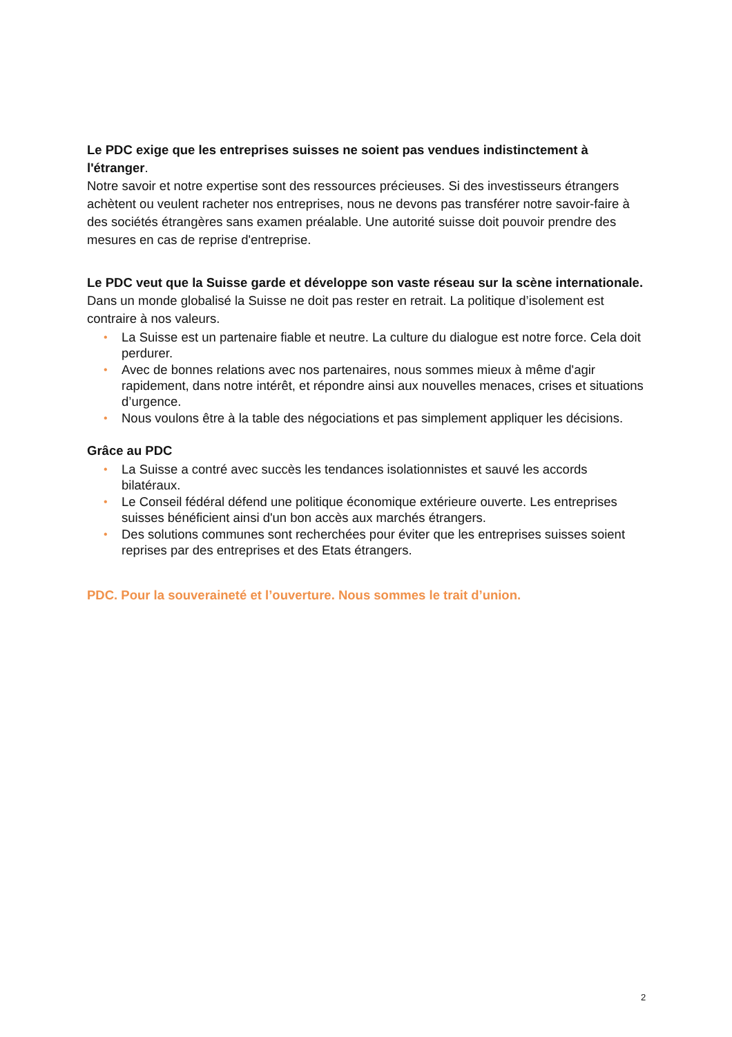Le PDC exige que les entreprises suisses ne soient pas vendues indistinctement à l'étranger.
Notre savoir et notre expertise sont des ressources précieuses. Si des investisseurs étrangers achètent ou veulent racheter nos entreprises, nous ne devons pas transférer notre savoir-faire à des sociétés étrangères sans examen préalable. Une autorité suisse doit pouvoir prendre des mesures en cas de reprise d'entreprise.
Le PDC veut que la Suisse garde et développe son vaste réseau sur la scène internationale.
Dans un monde globalisé la Suisse ne doit pas rester en retrait. La politique d’isolement est contraire à nos valeurs.
• La Suisse est un partenaire fiable et neutre. La culture du dialogue est notre force. Cela doit perdurer.
• Avec de bonnes relations avec nos partenaires, nous sommes mieux à même d'agir rapidement, dans notre intérêt, et répondre ainsi aux nouvelles menaces, crises et situations d’urgence.
• Nous voulons être à la table des négociations et pas simplement appliquer les décisions.
Grâce au PDC
• La Suisse a contré avec succès les tendances isolationnistes et sauvé les accords bilatéraux.
• Le Conseil fédéral défend une politique économique extérieure ouverte. Les entreprises suisses bénéficient ainsi d'un bon accès aux marchés étrangers.
• Des solutions communes sont recherchées pour éviter que les entreprises suisses soient reprises par des entreprises et des Etats étrangers.
PDC. Pour la souveraineté et l’ouverture. Nous sommes le trait d’union.
2